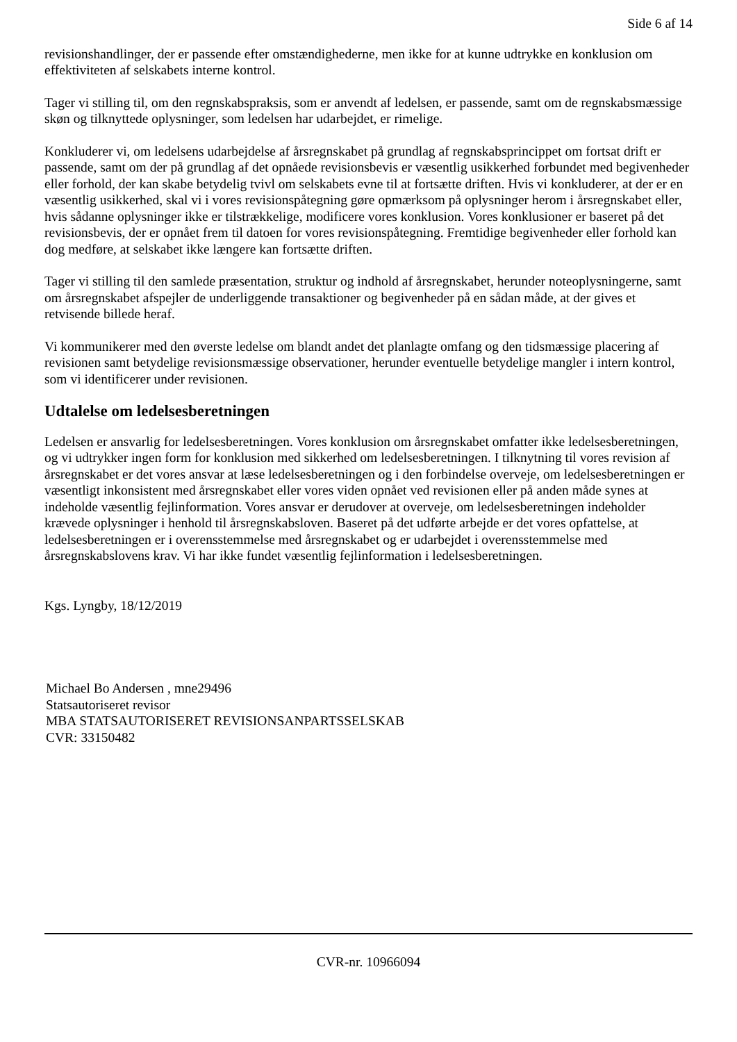Side 6 af 14
revisionshandlinger, der er passende efter omstændighederne, men ikke for at kunne udtrykke en konklusion om effektiviteten af selskabets interne kontrol.
Tager vi stilling til, om den regnskabspraksis, som er anvendt af ledelsen, er passende, samt om de regnskabsmæssige skøn og tilknyttede oplysninger, som ledelsen har udarbejdet, er rimelige.
Konkluderer vi, om ledelsens udarbejdelse af årsregnskabet på grundlag af regnskabsprincippet om fortsat drift er passende, samt om der på grundlag af det opnåede revisionsbevis er væsentlig usikkerhed forbundet med begivenheder eller forhold, der kan skabe betydelig tvivl om selskabets evne til at fortsætte driften. Hvis vi konkluderer, at der er en væsentlig usikkerhed, skal vi i vores revisionspåtegning gøre opmærksom på oplysninger herom i årsregnskabet eller, hvis sådanne oplysninger ikke er tilstrækkelige, modificere vores konklusion. Vores konklusioner er baseret på det revisionsbevis, der er opnået frem til datoen for vores revisionspåtegning. Fremtidige begivenheder eller forhold kan dog medføre, at selskabet ikke længere kan fortsætte driften.
Tager vi stilling til den samlede præsentation, struktur og indhold af årsregnskabet, herunder noteoplysningerne, samt om årsregnskabet afspejler de underliggende transaktioner og begivenheder på en sådan måde, at der gives et retvisende billede heraf.
Vi kommunikerer med den øverste ledelse om blandt andet det planlagte omfang og den tidsmæssige placering af revisionen samt betydelige revisionsmæssige observationer, herunder eventuelle betydelige mangler i intern kontrol, som vi identificerer under revisionen.
Udtalelse om ledelsesberetningen
Ledelsen er ansvarlig for ledelsesberetningen. Vores konklusion om årsregnskabet omfatter ikke ledelsesberetningen, og vi udtrykker ingen form for konklusion med sikkerhed om ledelsesberetningen. I tilknytning til vores revision af årsregnskabet er det vores ansvar at læse ledelsesberetningen og i den forbindelse overveje, om ledelsesberetningen er væsentligt inkonsistent med årsregnskabet eller vores viden opnået ved revisionen eller på anden måde synes at indeholde væsentlig fejlinformation. Vores ansvar er derudover at overveje, om ledelsesberetningen indeholder krævede oplysninger i henhold til årsregnskabsloven. Baseret på det udførte arbejde er det vores opfattelse, at ledelsesberetningen er i overensstemmelse med årsregnskabet og er udarbejdet i overensstemmelse med årsregnskabslovens krav. Vi har ikke fundet væsentlig fejlinformation i ledelsesberetningen.
Kgs. Lyngby, 18/12/2019
Michael Bo Andersen , mne29496
Statsautoriseret revisor
MBA STATSAUTORISERET REVISIONSANPARTSSELSKAB
CVR: 33150482
CVR-nr. 10966094